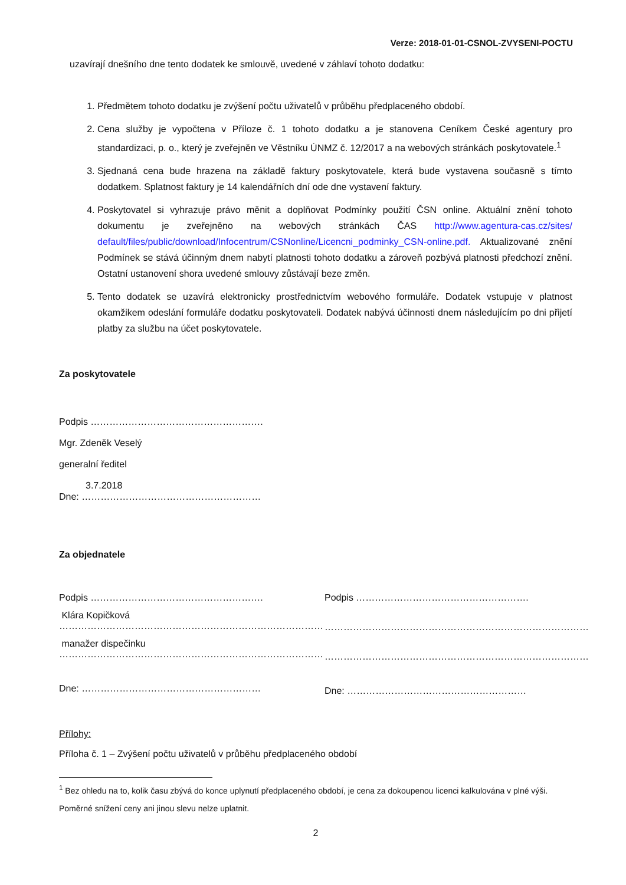Verze: 2018-01-01-CSNOL-ZVYSENI-POCTU
uzavírají dnešního dne tento dodatek ke smlouvě, uvedené v záhlaví tohoto dodatku:
1. Předmětem tohoto dodatku je zvýšení počtu uživatelů v průběhu předplaceného období.
2. Cena služby je vypočtena v Příloze č. 1 tohoto dodatku a je stanovena Ceníkem České agentury pro standardizaci, p. o., který je zveřejněn ve Věstníku ÚNMZ č. 12/2017 a na webových stránkách poskytovatele.<sup>1</sup>
3. Sjednaná cena bude hrazena na základě faktury poskytovatele, která bude vystavena současně s tímto dodatkem. Splatnost faktury je 14 kalendářních dní ode dne vystavení faktury.
4. Poskytovatel si vyhrazuje právo měnit a doplňovat Podmínky použití ČSN online. Aktuální znění tohoto dokumentu je zveřejněno na webových stránkách ČAS http://www.agentura-cas.cz/sites/ default/files/public/download/Infocentrum/CSNonline/Licencni_podminky_CSN-online.pdf. Aktualizované znění Podmínek se stává účinným dnem nabytí platnosti tohoto dodatku a zároveň pozbývá platnosti předchozí znění. Ostatní ustanovení shora uvedené smlouvy zůstávají beze změn.
5. Tento dodatek se uzavírá elektronicky prostřednictvím webového formuláře. Dodatek vstupuje v platnost okamžikem odeslání formuláře dodatku poskytovateli. Dodatek nabývá účinnosti dnem následujícím po dni přijetí platby za službu na účet poskytovatele.
Za poskytovatele
Podpis ……………………………………………….
Mgr. Zdeněk Veselý
generalní ředitel
3.7.2018
Dne: …………………………………………………
Za objednatele
Podpis ……………………………………………….
Klára Kopičková
…………………………………………………………………………
manažer dispečinku
…………………………………………………………………………
Dne: …………………………………………………
Podpis ……………………………………………….
…………………………………………………………………………
…………………………………………………………………………
Dne: …………………………………………………
Přílohy:
Příloha č. 1 – Zvýšení počtu uživatelů v průběhu předplaceného období
<sup>1</sup> Bez ohledu na to, kolik času zbývá do konce uplynutí předplaceného období, je cena za dokoupenou licenci kalkulována v plné výši. Poměrné snížení ceny ani jinou slevu nelze uplatnit.
2